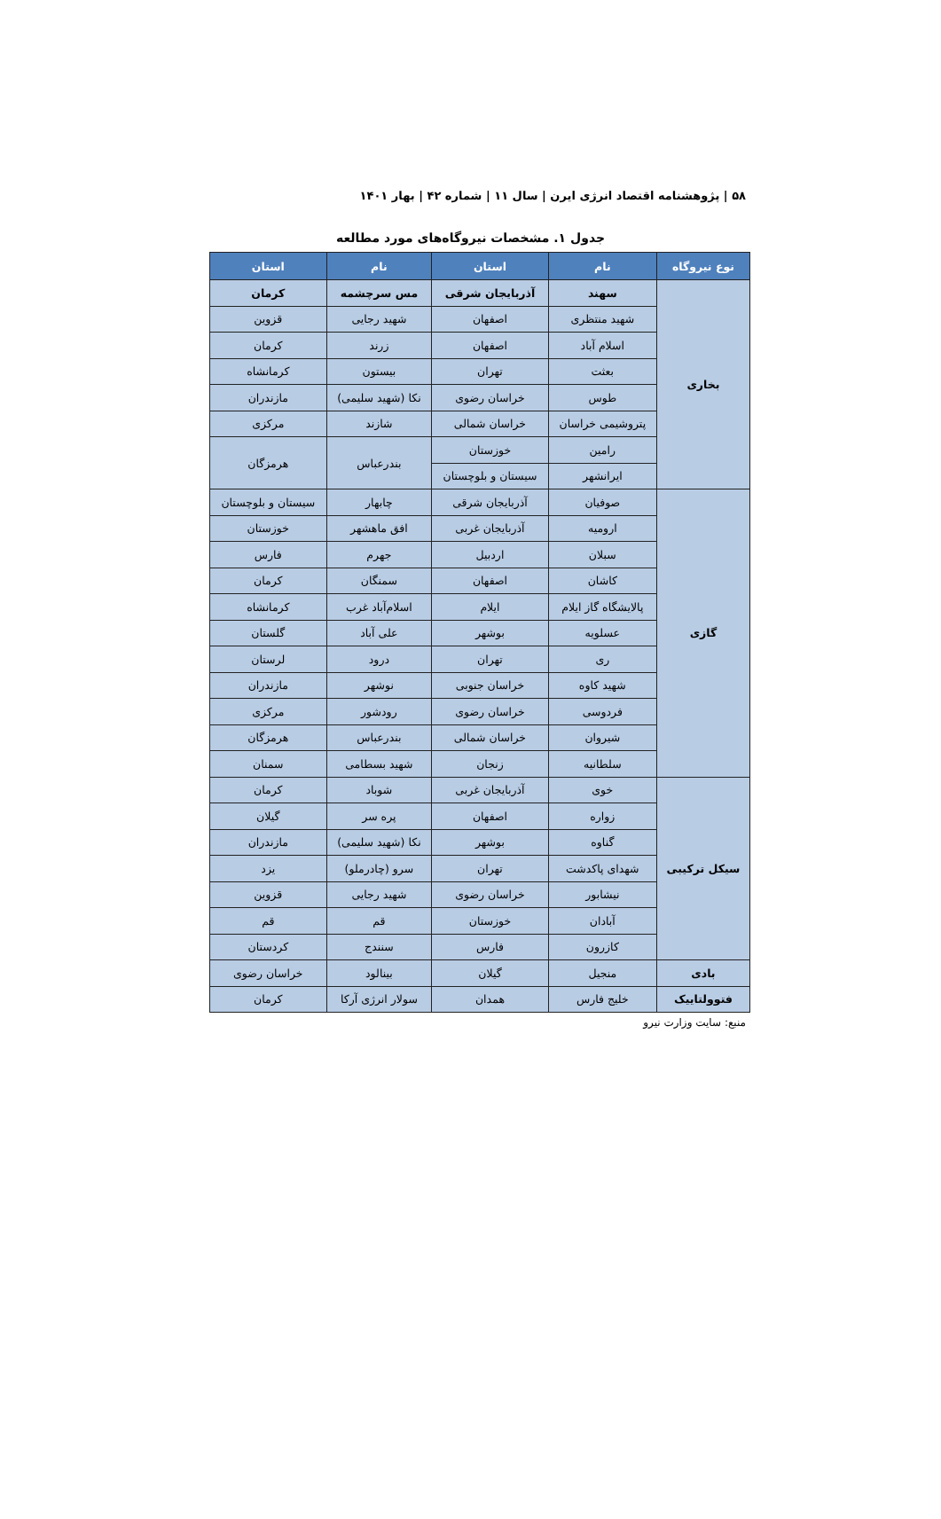۵۸ | پژوهشنامه اقتصاد انرژی ایرن | سال ۱۱ | شماره ۴۲ | بهار ۱۴۰۱
جدول ۱. مشخصات نیروگاه‌های مورد مطالعه
| نوع نیروگاه | نام | استان | نام | استان |
| --- | --- | --- | --- | --- |
| بخاری | سهند | آذربایجان شرقی | مس سرچشمه | کرمان |
| | شهید منتظری | اصفهان | شهید رجایی | قزوین |
| | اسلام آباد | اصفهان | زرند | کرمان |
| | بعثت | تهران | بیستون | کرمانشاه |
| | طوس | خراسان رضوی | نکا (شهید سلیمی) | مازندران |
| | پتروشیمی خراسان | خراسان شمالی | شازند | مرکزی |
| | رامین | خوزستان | بندرعباس | هرمزگان |
| | ایرانشهر | سیستان و بلوچستان | | |
| گازی | صوفیان | آذربایجان شرقی | چابهار | سیستان و بلوچستان |
| | ارومیه | آذربایجان غربی | افق ماهشهر | خوزستان |
| | سبلان | اردبیل | جهرم | فارس |
| | کاشان | اصفهان | سمنگان | کرمان |
| | پالایشگاه گاز ایلام | ایلام | اسلام‌آباد غرب | کرمانشاه |
| | عسلویه | بوشهر | علی آباد | گلستان |
| | ری | تهران | درود | لرستان |
| | شهید کاوه | خراسان جنوبی | نوشهر | مازندران |
| | فردوسی | خراسان رضوی | رودشور | مرکزی |
| | شیروان | خراسان شمالی | بندرعباس | هرمزگان |
| | سلطانیه | زنجان | شهید بسطامی | سمنان |
| سیکل ترکیبی | خوی | آذربایجان غربی | شوباد | کرمان |
| | زواره | اصفهان | پره سر | گیلان |
| | گناوه | بوشهر | نکا (شهید سلیمی) | مازندران |
| | شهدای پاکدشت | تهران | سرو (چادرملو) | یزد |
| | نیشابور | خراسان رضوی | شهید رجایی | قزوین |
| | آبادان | خوزستان | قم | قم |
| | کازرون | فارس | سنندج | کردستان |
| بادی | منجیل | گیلان | بینالود | خراسان رضوی |
| فتوولتاییک | خلیج فارس | همدان | سولار انرژی آرکا | کرمان |
منبع: سایت وزارت نیرو